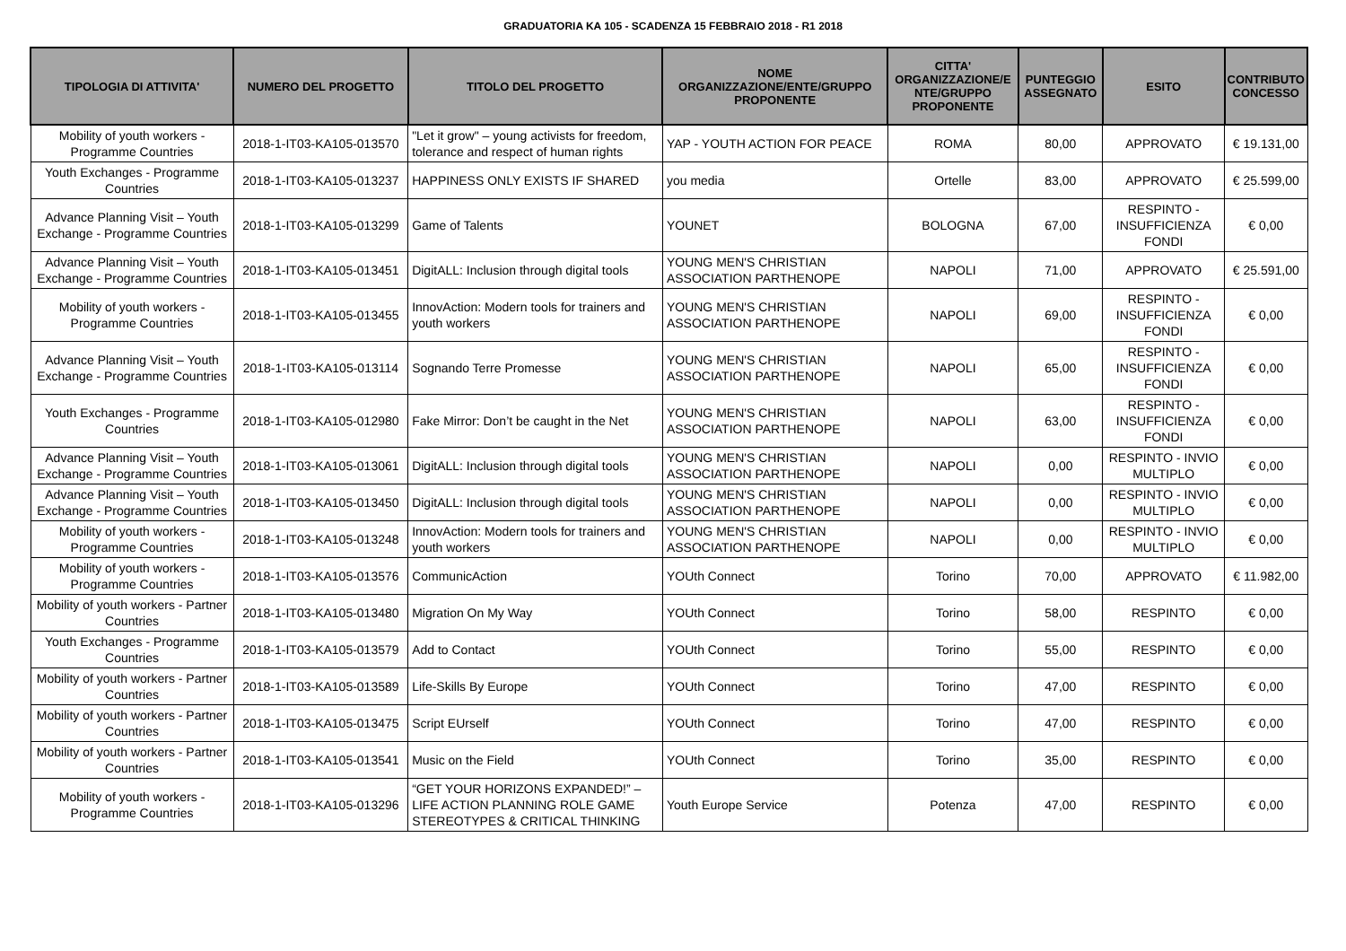GRADUATORIA KA 105 - SCADENZA 15 FEBBRAIO 2018 - R1 2018
| TIPOLOGIA DI ATTIVITA' | NUMERO DEL PROGETTO | TITOLO DEL PROGETTO | NOME ORGANIZZAZIONE/ENTE/GRUPPO PROPONENTE | CITTA' ORGANIZZAZIONE/E NTE/GRUPPO PROPONENTE | PUNTEGGIO ASSEGNATO | ESITO | CONTRIBUTO CONCESSO |
| --- | --- | --- | --- | --- | --- | --- | --- |
| Mobility of youth workers - Programme Countries | 2018-1-IT03-KA105-013570 | "Let it grow" – young activists for freedom, tolerance and respect of human rights | YAP - YOUTH ACTION FOR PEACE | ROMA | 80,00 | APPROVATO | € 19.131,00 |
| Youth Exchanges - Programme Countries | 2018-1-IT03-KA105-013237 | HAPPINESS ONLY EXISTS IF SHARED | you media | Ortelle | 83,00 | APPROVATO | € 25.599,00 |
| Advance Planning Visit – Youth Exchange - Programme Countries | 2018-1-IT03-KA105-013299 | Game of Talents | YOUNET | BOLOGNA | 67,00 | RESPINTO - INSUFFICIENZA FONDI | € 0,00 |
| Advance Planning Visit – Youth Exchange - Programme Countries | 2018-1-IT03-KA105-013451 | DigitALL: Inclusion through digital tools | YOUNG MEN'S CHRISTIAN ASSOCIATION PARTHENOPE | NAPOLI | 71,00 | APPROVATO | € 25.591,00 |
| Mobility of youth workers - Programme Countries | 2018-1-IT03-KA105-013455 | InnovAction: Modern tools for trainers and youth workers | YOUNG MEN'S CHRISTIAN ASSOCIATION PARTHENOPE | NAPOLI | 69,00 | RESPINTO - INSUFFICIENZA FONDI | € 0,00 |
| Advance Planning Visit – Youth Exchange - Programme Countries | 2018-1-IT03-KA105-013114 | Sognando Terre Promesse | YOUNG MEN'S CHRISTIAN ASSOCIATION PARTHENOPE | NAPOLI | 65,00 | RESPINTO - INSUFFICIENZA FONDI | € 0,00 |
| Youth Exchanges - Programme Countries | 2018-1-IT03-KA105-012980 | Fake Mirror: Don’t be caught in the Net | YOUNG MEN'S CHRISTIAN ASSOCIATION PARTHENOPE | NAPOLI | 63,00 | RESPINTO - INSUFFICIENZA FONDI | € 0,00 |
| Advance Planning Visit – Youth Exchange - Programme Countries | 2018-1-IT03-KA105-013061 | DigitALL: Inclusion through digital tools | YOUNG MEN'S CHRISTIAN ASSOCIATION PARTHENOPE | NAPOLI | 0,00 | RESPINTO - INVIO MULTIPLO | € 0,00 |
| Advance Planning Visit – Youth Exchange - Programme Countries | 2018-1-IT03-KA105-013450 | DigitALL: Inclusion through digital tools | YOUNG MEN'S CHRISTIAN ASSOCIATION PARTHENOPE | NAPOLI | 0,00 | RESPINTO - INVIO MULTIPLO | € 0,00 |
| Mobility of youth workers - Programme Countries | 2018-1-IT03-KA105-013248 | InnovAction: Modern tools for trainers and youth workers | YOUNG MEN'S CHRISTIAN ASSOCIATION PARTHENOPE | NAPOLI | 0,00 | RESPINTO - INVIO MULTIPLO | € 0,00 |
| Mobility of youth workers - Programme Countries | 2018-1-IT03-KA105-013576 | CommunicAction | YOUth Connect | Torino | 70,00 | APPROVATO | € 11.982,00 |
| Mobility of youth workers - Partner Countries | 2018-1-IT03-KA105-013480 | Migration On My Way | YOUth Connect | Torino | 58,00 | RESPINTO | € 0,00 |
| Youth Exchanges - Programme Countries | 2018-1-IT03-KA105-013579 | Add to Contact | YOUth Connect | Torino | 55,00 | RESPINTO | € 0,00 |
| Mobility of youth workers - Partner Countries | 2018-1-IT03-KA105-013589 | Life-Skills By Europe | YOUth Connect | Torino | 47,00 | RESPINTO | € 0,00 |
| Mobility of youth workers - Partner Countries | 2018-1-IT03-KA105-013475 | Script EUrself | YOUth Connect | Torino | 47,00 | RESPINTO | € 0,00 |
| Mobility of youth workers - Partner Countries | 2018-1-IT03-KA105-013541 | Music on the Field | YOUth Connect | Torino | 35,00 | RESPINTO | € 0,00 |
| Mobility of youth workers - Programme Countries | 2018-1-IT03-KA105-013296 | “GET YOUR HORIZONS EXPANDED!” – LIFE ACTION PLANNING ROLE GAME STEREOTYPES & CRITICAL THINKING | Youth Europe Service | Potenza | 47,00 | RESPINTO | € 0,00 |